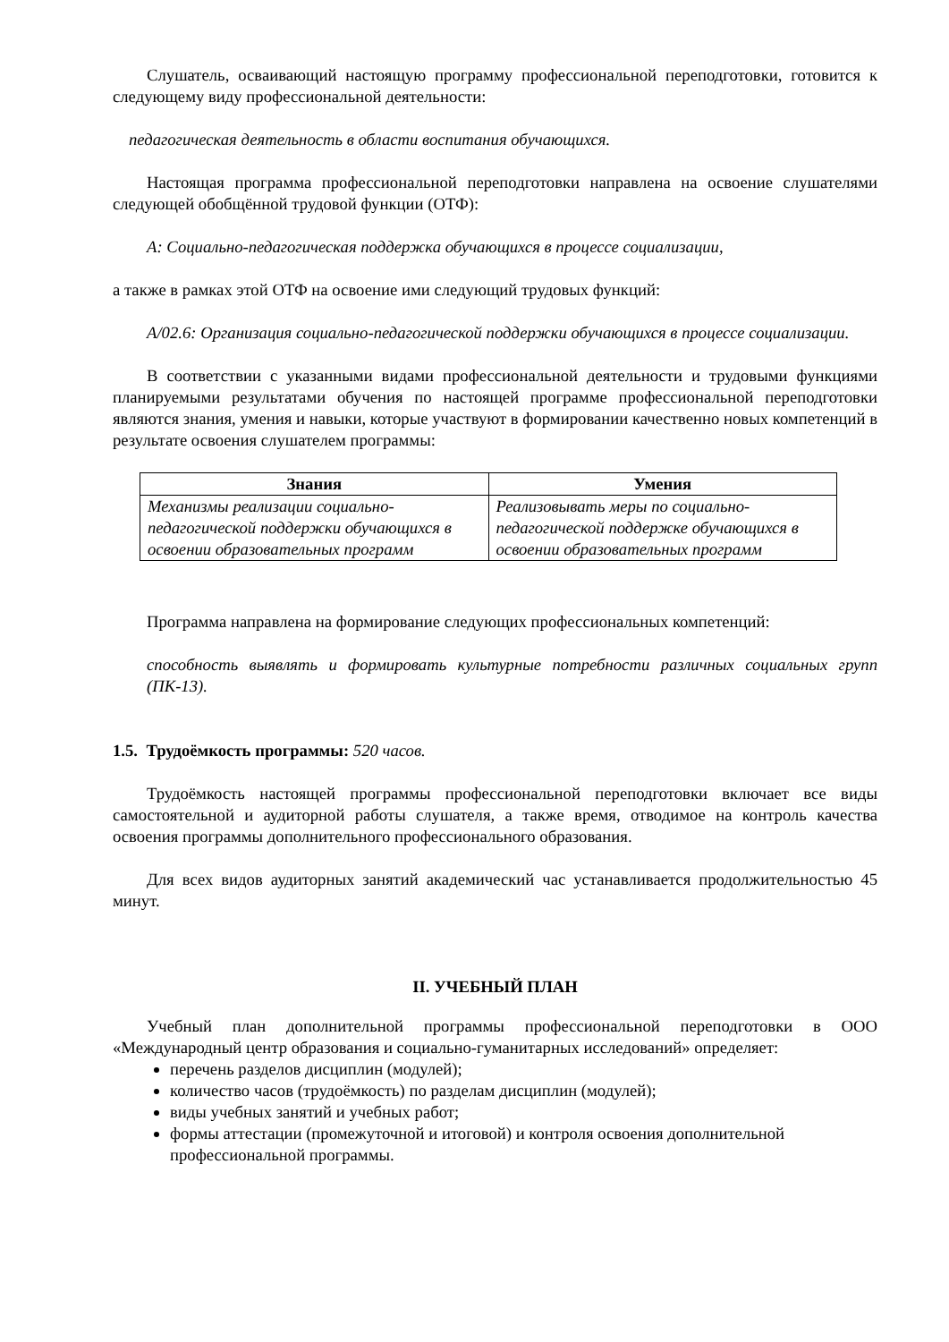Слушатель, осваивающий настоящую программу профессиональной переподготовки, готовится к следующему виду профессиональной деятельности:
педагогическая деятельность в области воспитания обучающихся.
Настоящая программа профессиональной переподготовки направлена на освоение слушателями следующей обобщённой трудовой функции (ОТФ):
А: Социально-педагогическая поддержка обучающихся в процессе социализации,
а также в рамках этой ОТФ на освоение ими следующий трудовых функций:
А/02.6: Организация социально-педагогической поддержки обучающихся в процессе социализации.
В соответствии с указанными видами профессиональной деятельности и трудовыми функциями планируемыми результатами обучения по настоящей программе профессиональной переподготовки являются знания, умения и навыки, которые участвуют в формировании качественно новых компетенций в результате освоения слушателем программы:
| Знания | Умения |
| --- | --- |
| Механизмы реализации социально-педагогической поддержки обучающихся в освоении образовательных программ | Реализовывать меры по социально-педагогической поддержке обучающихся в освоении образовательных программ |
Программа направлена на формирование следующих профессиональных компетенций:
способность выявлять и формировать культурные потребности различных социальных групп (ПК-13).
1.5. Трудоёмкость программы: 520 часов.
Трудоёмкость настоящей программы профессиональной переподготовки включает все виды самостоятельной и аудиторной работы слушателя, а также время, отводимое на контроль качества освоения программы дополнительного профессионального образования.
Для всех видов аудиторных занятий академический час устанавливается продолжительностью 45 минут.
II. УЧЕБНЫЙ ПЛАН
Учебный план дополнительной программы профессиональной переподготовки в ООО «Международный центр образования и социально-гуманитарных исследований» определяет:
перечень разделов дисциплин (модулей);
количество часов (трудоёмкость) по разделам дисциплин (модулей);
виды учебных занятий и учебных работ;
формы аттестации (промежуточной и итоговой) и контроля освоения дополнительной профессиональной программы.